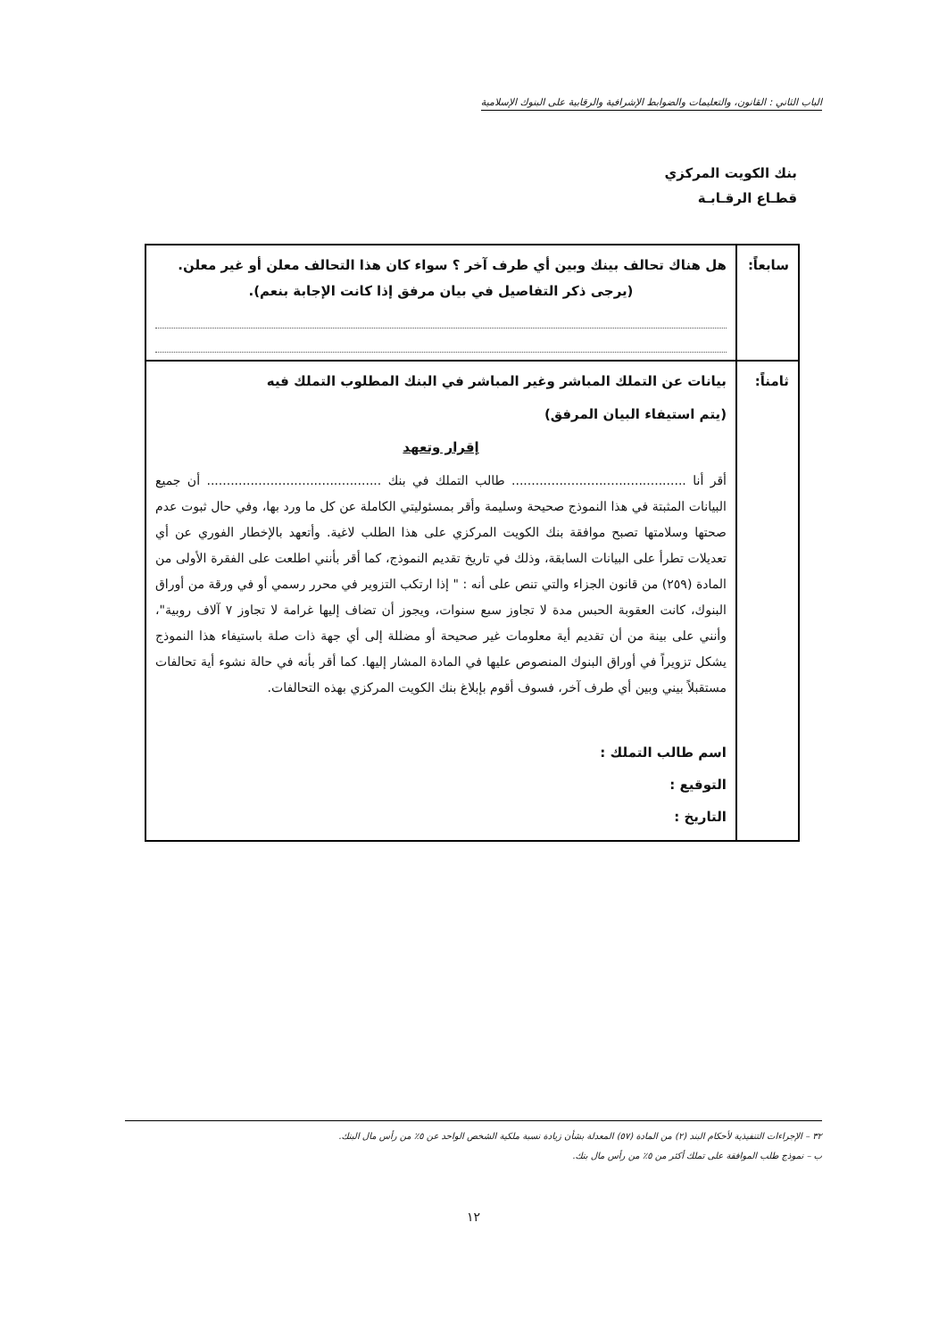الباب الثاني : القانون، والتعليمات والضوابط الإشرافية والرقابية على البنوك الإسلامية
بنك الكويت المركزي
قطـاع الرقـابـة
| سابعاً: | هل هناك تحالف بينك وبين أي طرف آخر ؟ سواء كان هذا التحالف معلن أو غير معلن. (يرجى ذكر التفاصيل في بيان مرفق إذا كانت الإجابة بنعم). |
| ثامناً: | بيانات عن التملك المباشر وغير المباشر في البنك المطلوب التملك فيه (يتم استيفاء البيان المرفق) إقرار وتعهد أقر أنا ............................................ طالب التملك في بنك ............................................ أن جميع البيانات المثبتة في هذا النموذج صحيحة وسليمة وأقر بمسئوليتي الكاملة عن كل ما ورد بها، وفي حال ثبوت عدم صحتها وسلامتها تصبح موافقة بنك الكويت المركزي على هذا الطلب لاغية. وأتعهد بالإخطار الفوري عن أي تعديلات تطرأ على البيانات السابقة، وذلك في تاريخ تقديم النموذج، كما أقر بأنني اطلعت على الفقرة الأولى من المادة (٢٥٩) من قانون الجزاء والتي تنص على أنه : " إذا ارتكب التزوير في محرر رسمي أو في ورقة من أوراق البنوك، كانت العقوبة الحبس مدة لا تجاوز سبع سنوات، ويجوز أن تضاف إليها غرامة لا تجاوز ٧ آلاف روبية"، وأنني على بينة من أن تقديم أية معلومات غير صحيحة أو مضللة إلى أي جهة ذات صلة باستيفاء هذا النموذج يشكل تزويراً في أوراق البنوك المنصوص عليها في المادة المشار إليها. كما أقر بأنه في حالة نشوء أية تحالفات مستقبلاً بيني وبين أي طرف آخر، فسوف أقوم بإبلاغ بنك الكويت المركزي بهذه التحالفات. اسم طالب التملك : التوقيع : التاريخ : |
٣٢ – الإجراءات التنفيذية لأحكام البند (٢) من المادة (٥٧) المعدلة بشأن زيادة نسبة ملكية الشخص الواحد عن ٥٪ من رأس مال البنك.
ب – نموذج طلب الموافقة على تملك أكثر من ٥٪ من رأس مال بنك.
١٢